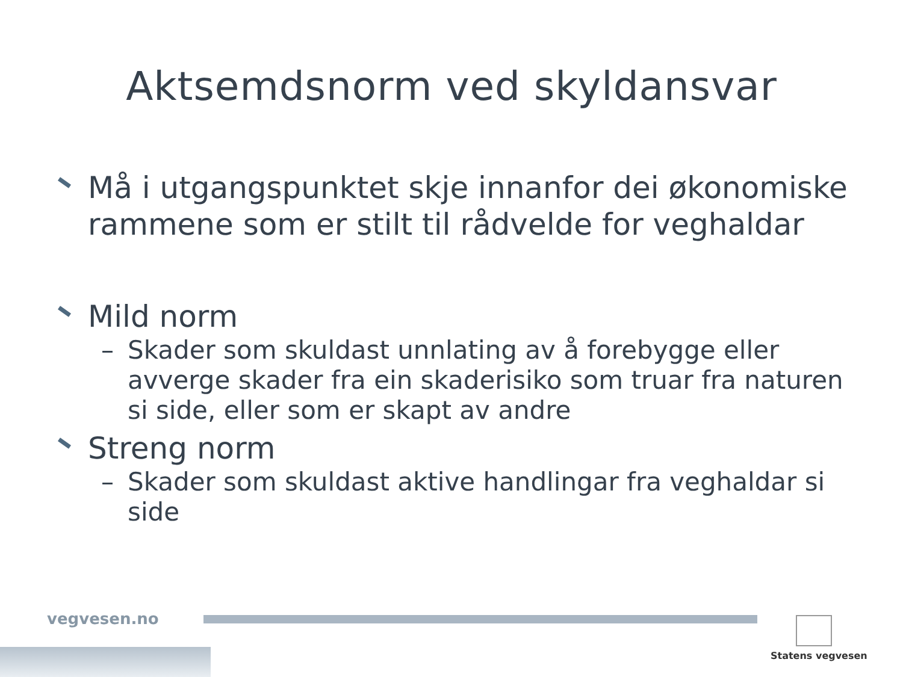Aktsemdsnorm ved skyldansvar
Må i utgangspunktet skje innanfor dei økonomiske rammene som er stilt til rådvelde for veghaldar
Mild norm
– Skader som skuldast unnlating av å forebygge eller avverge skader fra ein skaderisiko som truar fra naturen si side, eller som er skapt av andre
Streng norm
– Skader som skuldast aktive handlingar fra veghaldar si side
vegvesen.no
Statens vegvesen